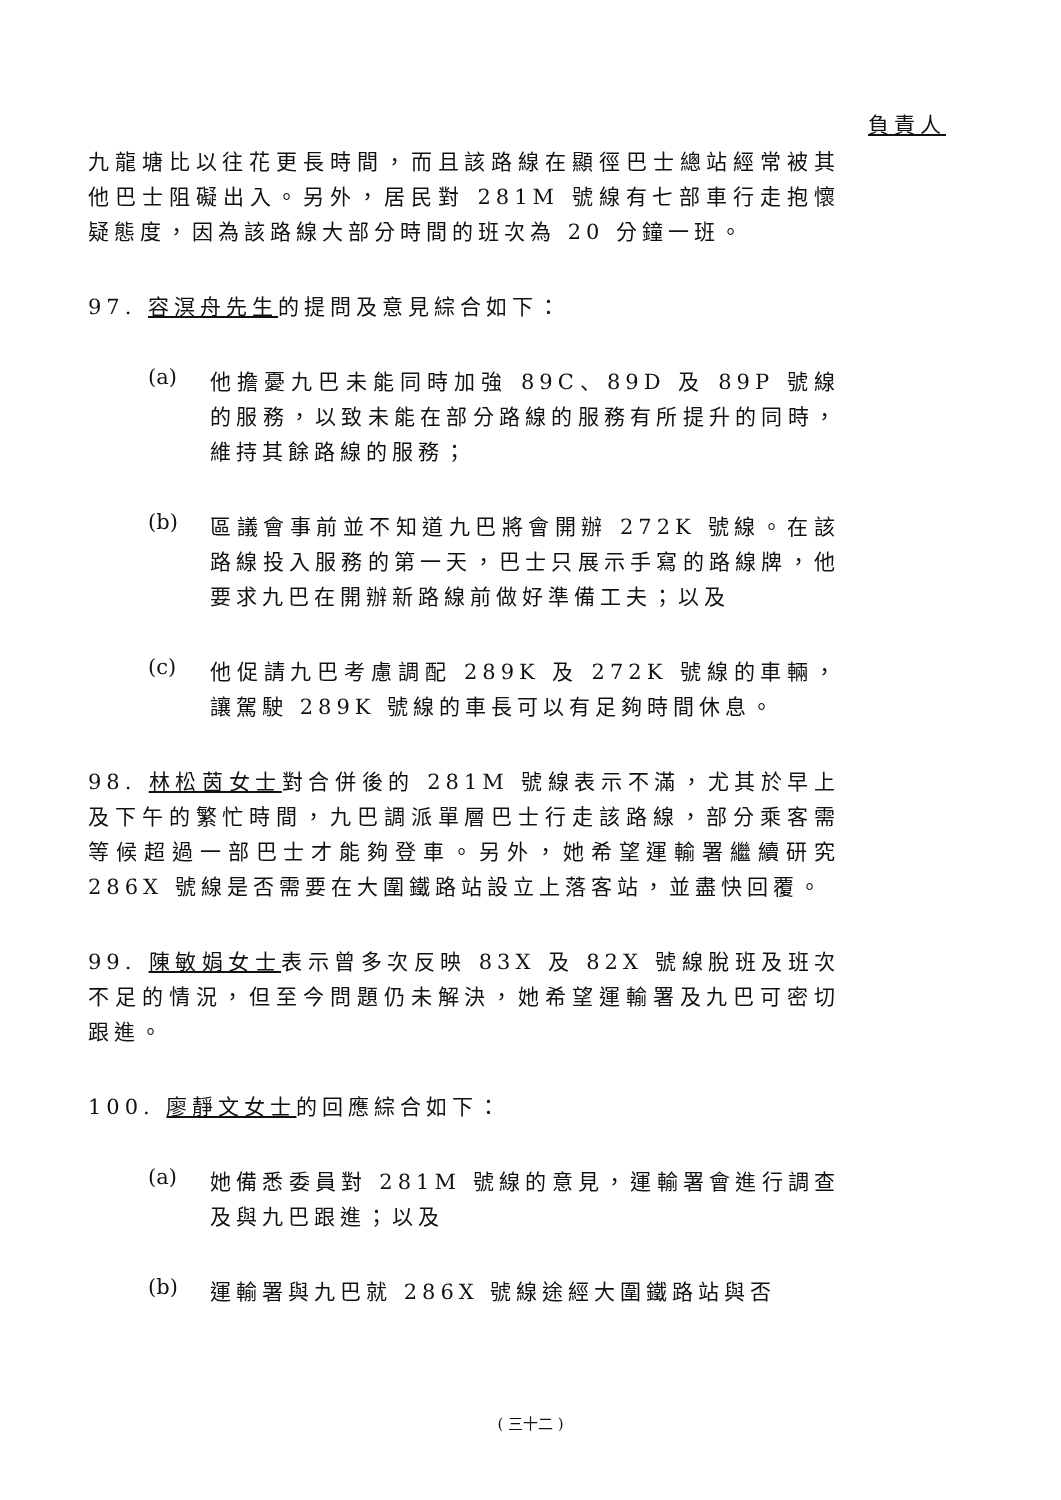負責人
九龍塘比以往花更長時間，而且該路線在顯徑巴士總站經常被其他巴士阻礙出入。另外，居民對 281M 號線有七部車行走抱懷疑態度，因為該路線大部分時間的班次為 20 分鐘一班。
97. 容溟舟先生的提問及意見綜合如下：
(a)
他擔憂九巴未能同時加強 89C、89D 及 89P 號線的服務，以致未能在部分路線的服務有所提升的同時，維持其餘路線的服務；
(b)
區議會事前並不知道九巴將會開辦 272K 號線。在該路線投入服務的第一天，巴士只展示手寫的路線牌，他要求九巴在開辦新路線前做好準備工夫；以及
(c)
他促請九巴考慮調配 289K 及 272K 號線的車輛，讓駕駛 289K 號線的車長可以有足夠時間休息。
98. 林松茵女士對合併後的 281M 號線表示不滿，尤其於早上及下午的繁忙時間，九巴調派單層巴士行走該路線，部分乘客需等候超過一部巴士才能夠登車。另外，她希望運輸署繼續研究 286X 號線是否需要在大圍鐵路站設立上落客站，並盡快回覆。
99. 陳敏娟女士表示曾多次反映 83X 及 82X 號線脫班及班次不足的情況，但至今問題仍未解決，她希望運輸署及九巴可密切跟進。
100. 廖靜文女士的回應綜合如下：
(a)
她備悉委員對 281M 號線的意見，運輸署會進行調查及與九巴跟進；以及
(b)
運輸署與九巴就 286X 號線途經大圍鐵路站與否
( 三十二 )